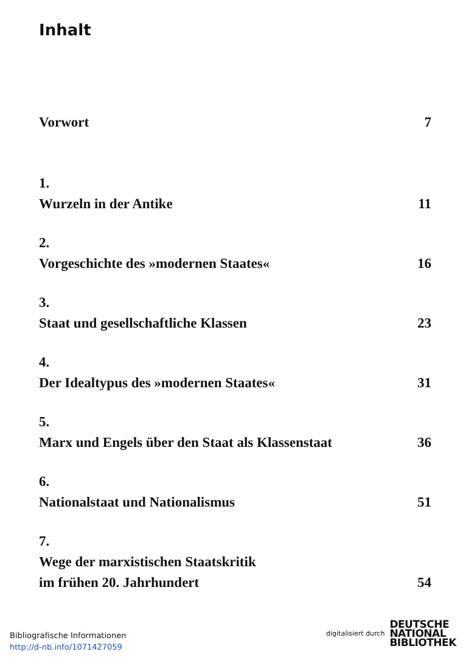Inhalt
Vorwort 7
1.
Wurzeln in der Antike 11
2.
Vorgeschichte des »modernen Staates« 16
3.
Staat und gesellschaftliche Klassen 23
4.
Der Idealtypus des »modernen Staates« 31
5.
Marx und Engels über den Staat als Klassenstaat 36
6.
Nationalstaat und Nationalismus 51
7.
Wege der marxistischen Staatskritik
im frühen 20. Jahrhundert 54
Bibliografische Informationen
http://d-nb.info/1071427059
digitalisiert durch
DEUTSCHE
NATIONAL
BIBLIOTHEK